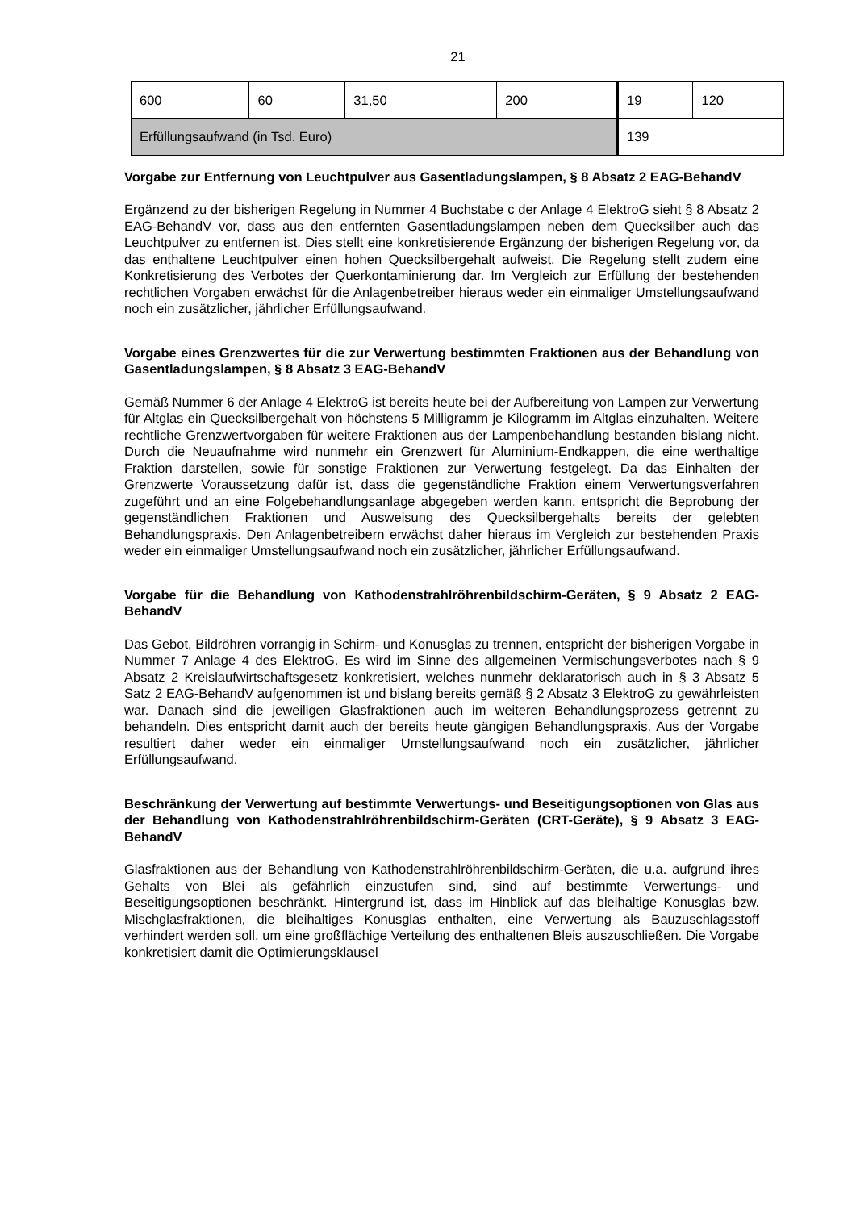21
| 600 | 60 | 31,50 | 200 | 19 | 120 |
| Erfüllungsaufwand (in Tsd. Euro) | | | | 139 | |
Vorgabe zur Entfernung von Leuchtpulver aus Gasentladungslampen, § 8 Absatz 2 EAG-BehandV
Ergänzend zu der bisherigen Regelung in Nummer 4 Buchstabe c der Anlage 4 ElektroG sieht § 8 Absatz 2 EAG-BehandV vor, dass aus den entfernten Gasentladungslampen neben dem Quecksilber auch das Leuchtpulver zu entfernen ist. Dies stellt eine konkretisierende Ergänzung der bisherigen Regelung vor, da das enthaltene Leuchtpulver einen hohen Quecksilbergehalt aufweist. Die Regelung stellt zudem eine Konkretisierung des Verbotes der Querkontaminierung dar. Im Vergleich zur Erfüllung der bestehenden rechtlichen Vorgaben erwächst für die Anlagenbetreiber hieraus weder ein einmaliger Umstellungsaufwand noch ein zusätzlicher, jährlicher Erfüllungsaufwand.
Vorgabe eines Grenzwertes für die zur Verwertung bestimmten Fraktionen aus der Behandlung von Gasentladungslampen, § 8 Absatz 3 EAG-BehandV
Gemäß Nummer 6 der Anlage 4 ElektroG ist bereits heute bei der Aufbereitung von Lampen zur Verwertung für Altglas ein Quecksilbergehalt von höchstens 5 Milligramm je Kilogramm im Altglas einzuhalten. Weitere rechtliche Grenzwertvorgaben für weitere Fraktionen aus der Lampenbehandlung bestanden bislang nicht. Durch die Neuaufnahme wird nunmehr ein Grenzwert für Aluminium-Endkappen, die eine werthaltige Fraktion darstellen, sowie für sonstige Fraktionen zur Verwertung festgelegt. Da das Einhalten der Grenzwerte Voraussetzung dafür ist, dass die gegenständliche Fraktion einem Verwertungsverfahren zugeführt und an eine Folgebehandlungsanlage abgegeben werden kann, entspricht die Beprobung der gegenständlichen Fraktionen und Ausweisung des Quecksilbergehalts bereits der gelebten Behandlungspraxis. Den Anlagenbetreibern erwächst daher hieraus im Vergleich zur bestehenden Praxis weder ein einmaliger Umstellungsaufwand noch ein zusätzlicher, jährlicher Erfüllungsaufwand.
Vorgabe für die Behandlung von Kathodenstrahlröhrenbildschirm-Geräten, § 9 Absatz 2 EAG-BehandV
Das Gebot, Bildröhren vorrangig in Schirm- und Konusglas zu trennen, entspricht der bisherigen Vorgabe in Nummer 7 Anlage 4 des ElektroG. Es wird im Sinne des allgemeinen Vermischungsverbotes nach § 9 Absatz 2 Kreislaufwirtschaftsgesetz konkretisiert, welches nunmehr deklaratorisch auch in § 3 Absatz 5 Satz 2 EAG-BehandV aufgenommen ist und bislang bereits gemäß § 2 Absatz 3 ElektroG zu gewährleisten war. Danach sind die jeweiligen Glasfraktionen auch im weiteren Behandlungsprozess getrennt zu behandeln. Dies entspricht damit auch der bereits heute gängigen Behandlungspraxis. Aus der Vorgabe resultiert daher weder ein einmaliger Umstellungsaufwand noch ein zusätzlicher, jährlicher Erfüllungsaufwand.
Beschränkung der Verwertung auf bestimmte Verwertungs- und Beseitigungsoptionen von Glas aus der Behandlung von Kathodenstrahlröhrenbildschirm-Geräten (CRT-Geräte), § 9 Absatz 3 EAG-BehandV
Glasfraktionen aus der Behandlung von Kathodenstrahlröhrenbildschirm-Geräten, die u.a. aufgrund ihres Gehalts von Blei als gefährlich einzustufen sind, sind auf bestimmte Verwertungs- und Beseitigungsoptionen beschränkt. Hintergrund ist, dass im Hinblick auf das bleihaltige Konusglas bzw. Mischglasfraktionen, die bleihaltiges Konusglas enthalten, eine Verwertung als Bauzuschlagsstoff verhindert werden soll, um eine großflächige Verteilung des enthaltenen Bleis auszuschließen. Die Vorgabe konkretisiert damit die Optimierungsklausel